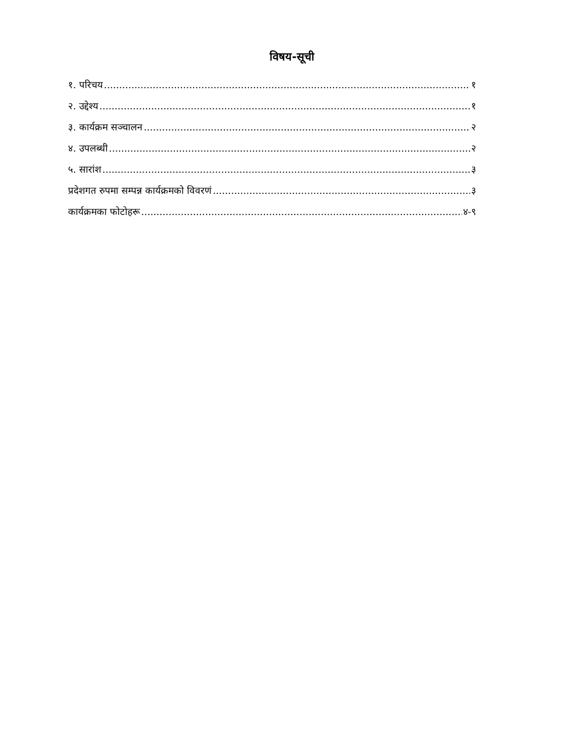विषय-सूची
१. परिचय १
२. उद्देश्य १
३. कार्यक्रम सञ्चालन २
४. उपलब्धी २
५. सारांश ३
प्रदेशगत रुपमा सम्पन्न कार्यक्रमको विवरणं ३
कार्यक्रमका फोटोहरू ४-९